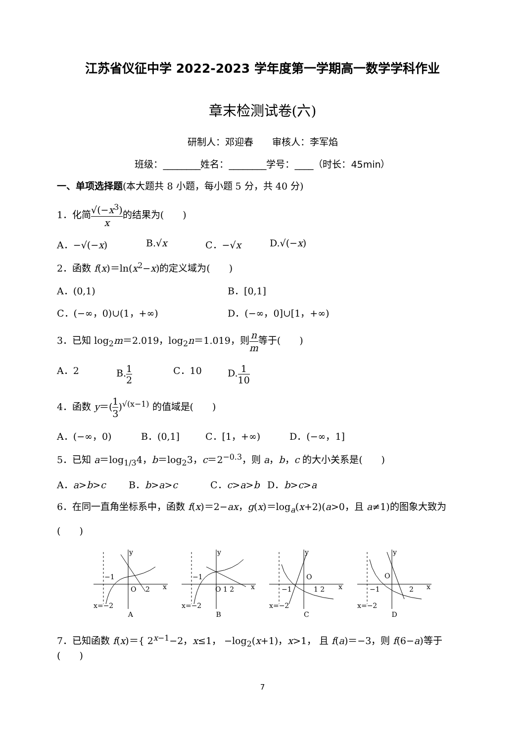江苏省仪征中学 2022-2023 学年度第一学期高一数学学科作业
章末检测试卷(六)
研制人：邓迎春　　审核人：李军焰
班级：________姓名：________学号：____（时长：45min）
一、单项选择题(本大题共 8 小题，每小题 5 分，共 40 分)
1．化简√(−x<sup>3</sup>) x的结果为(　　)
A．−√(−x) B.√x C．−√x D.√(−x)
2．函数 f(x)＝ln(x<sup>2</sup>−x)的定义域为(　　)
A．(0,1) B．[0,1]
C．(−∞，0)∪(1，+∞) D．(−∞，0]∪[1，+∞)
3．已知 log<sub>2</sub>m＝2.019，log<sub>2</sub>n＝1.019，则n m等于(　　)
A．2 B.1 2 C．10 D.1 10
4．函数 y＝(1 3)<sup>√(x−1)</sup> 的值域是(　　)
A．(−∞，0) B．(0,1] C．[1，+∞) D．(−∞，1]
5．已知 a＝log<sub>1/3</sub>4，b＝log<sub>2</sub>3，c＝2<sup>−0.3</sup>，则 a，b，c 的大小关系是(　　)
A．a>b>c B．b>a>c C．c>a>b D．b>c>a
6．在同一直角坐标系中，函数 f(x)＝2−ax，g(x)＝log<sub>a</sub>(x+2)(a>0，且 a≠1)的图象大致为
(　　)
y
x
O
2
−1
x=−2
A
y
x
O 1 2
−1
x=−2
B
y
x
O
1 2
−1
x=−2
C
y
x
O
2
−1
x=−2
D
7．已知函数 f(x)＝{ 2<sup>x−1</sup>−2，x≤1， −log<sub>2</sub>(x+1)，x>1， 且 f(a)＝−3，则 f(6−a)等于(　　)
7